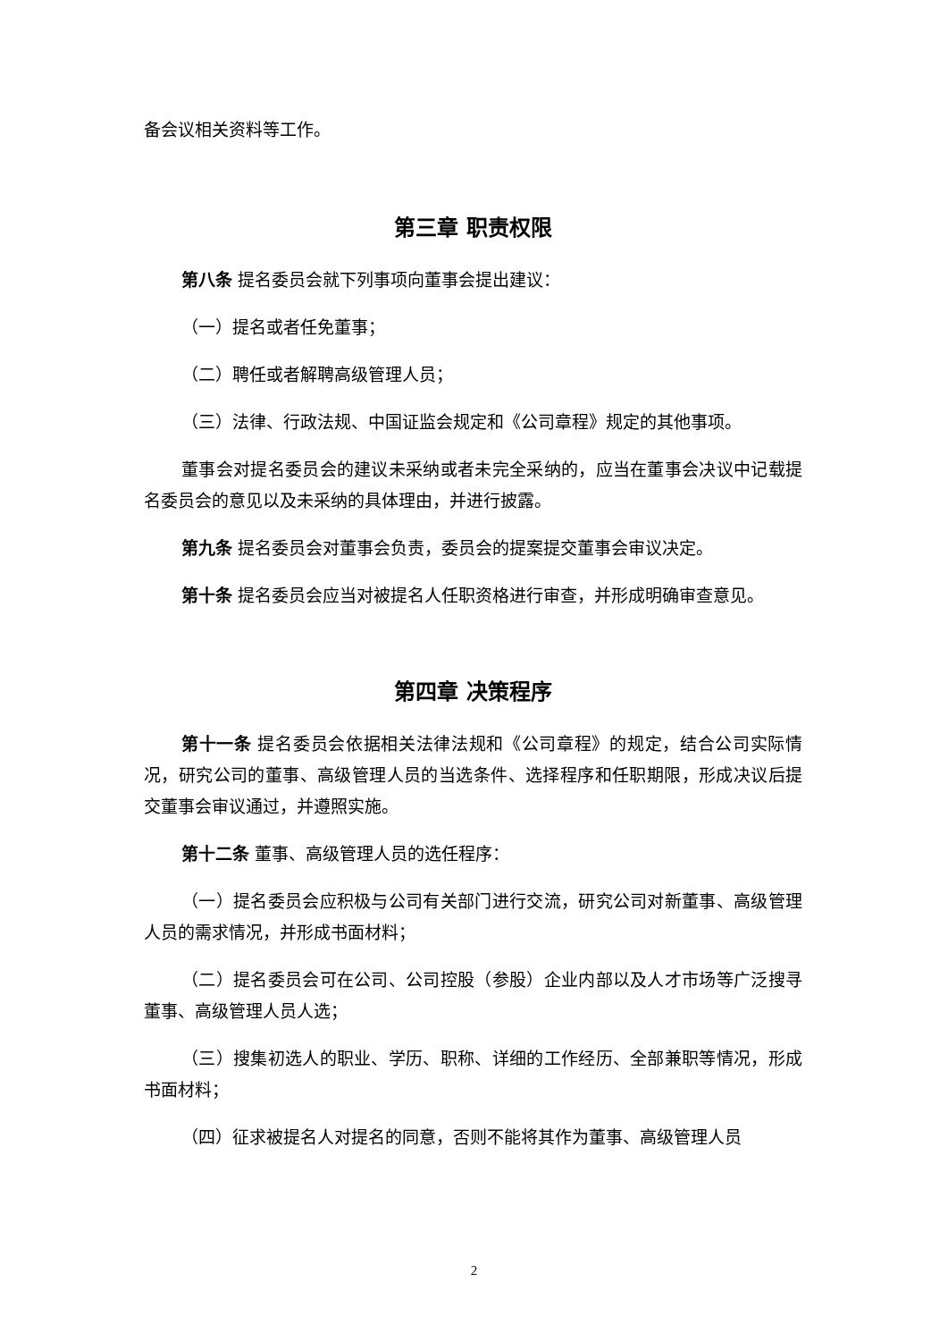备会议相关资料等工作。
第三章 职责权限
第八条 提名委员会就下列事项向董事会提出建议：
（一）提名或者任免董事；
（二）聘任或者解聘高级管理人员；
（三）法律、行政法规、中国证监会规定和《公司章程》规定的其他事项。
董事会对提名委员会的建议未采纳或者未完全采纳的，应当在董事会决议中记载提名委员会的意见以及未采纳的具体理由，并进行披露。
第九条 提名委员会对董事会负责，委员会的提案提交董事会审议决定。
第十条 提名委员会应当对被提名人任职资格进行审查，并形成明确审查意见。
第四章 决策程序
第十一条 提名委员会依据相关法律法规和《公司章程》的规定，结合公司实际情况，研究公司的董事、高级管理人员的当选条件、选择程序和任职期限，形成决议后提交董事会审议通过，并遵照实施。
第十二条 董事、高级管理人员的选任程序：
（一）提名委员会应积极与公司有关部门进行交流，研究公司对新董事、高级管理人员的需求情况，并形成书面材料；
（二）提名委员会可在公司、公司控股（参股）企业内部以及人才市场等广泛搜寻董事、高级管理人员人选；
（三）搜集初选人的职业、学历、职称、详细的工作经历、全部兼职等情况，形成书面材料；
（四）征求被提名人对提名的同意，否则不能将其作为董事、高级管理人员
2